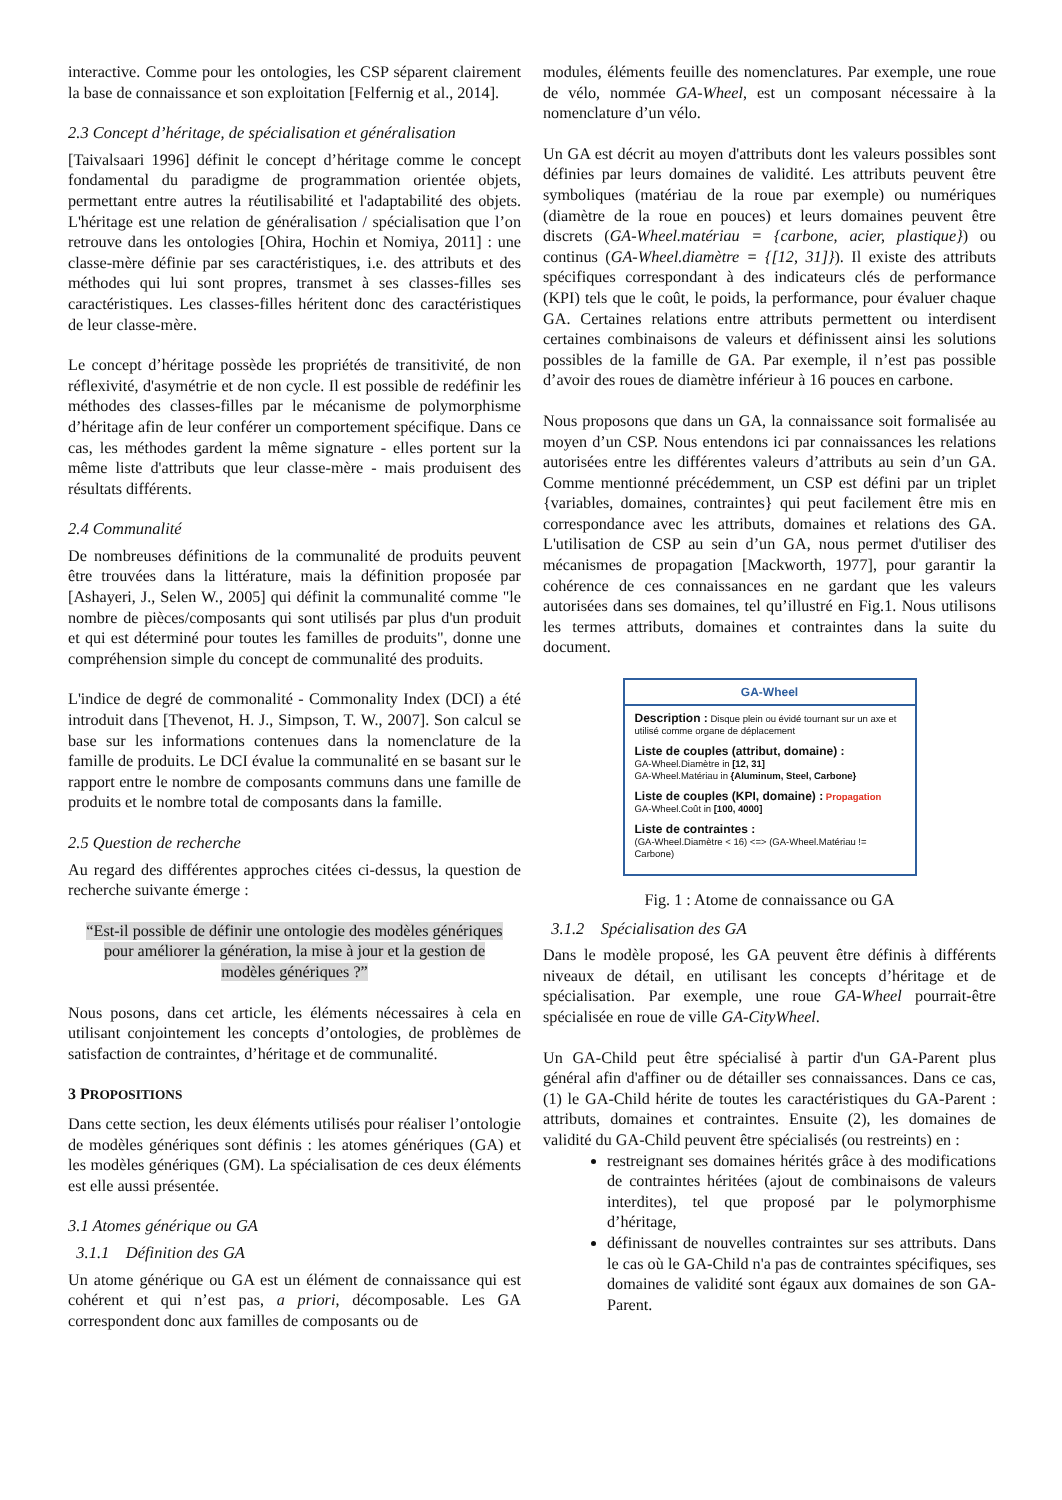interactive. Comme pour les ontologies, les CSP séparent clairement la base de connaissance et son exploitation [Felfernig et al., 2014].
2.3 Concept d’héritage, de spécialisation et généralisation
[Taivalsaari 1996] définit le concept d’héritage comme le concept fondamental du paradigme de programmation orientée objets, permettant entre autres la réutilisabilité et l'adaptabilité des objets. L'héritage est une relation de généralisation / spécialisation que l’on retrouve dans les ontologies [Ohira, Hochin et Nomiya, 2011] : une classe-mère définie par ses caractéristiques, i.e. des attributs et des méthodes qui lui sont propres, transmet à ses classes-filles ses caractéristiques. Les classes-filles héritent donc des caractéristiques de leur classe-mère.
Le concept d’héritage possède les propriétés de transitivité, de non réflexivité, d'asymétrie et de non cycle. Il est possible de redéfinir les méthodes des classes-filles par le mécanisme de polymorphisme d’héritage afin de leur conférer un comportement spécifique. Dans ce cas, les méthodes gardent la même signature - elles portent sur la même liste d'attributs que leur classe-mère - mais produisent des résultats différents.
2.4 Communalité
De nombreuses définitions de la communalité de produits peuvent être trouvées dans la littérature, mais la définition proposée par [Ashayeri, J., Selen W., 2005] qui définit la communalité comme "le nombre de pièces/composants qui sont utilisés par plus d'un produit et qui est déterminé pour toutes les familles de produits", donne une compréhension simple du concept de communalité des produits.
L'indice de degré de commonalité - Commonality Index (DCI) a été introduit dans [Thevenot, H. J., Simpson, T. W., 2007]. Son calcul se base sur les informations contenues dans la nomenclature de la famille de produits. Le DCI évalue la communalité en se basant sur le rapport entre le nombre de composants communs dans une famille de produits et le nombre total de composants dans la famille.
2.5 Question de recherche
Au regard des différentes approches citées ci-dessus, la question de recherche suivante émerge :
“Est-il possible de définir une ontologie des modèles génériques pour améliorer la génération, la mise à jour et la gestion de modèles génériques ?”
Nous posons, dans cet article, les éléments nécessaires à cela en utilisant conjointement les concepts d’ontologies, de problèmes de satisfaction de contraintes, d’héritage et de communalité.
3 PROPOSITIONS
Dans cette section, les deux éléments utilisés pour réaliser l’ontologie de modèles génériques sont définis : les atomes génériques (GA) et les modèles génériques (GM). La spécialisation de ces deux éléments est elle aussi présentée.
3.1 Atomes générique ou GA
3.1.1 Définition des GA
Un atome générique ou GA est un élément de connaissance qui est cohérent et qui n’est pas, a priori, décomposable. Les GA correspondent donc aux familles de composants ou de
modules, éléments feuille des nomenclatures. Par exemple, une roue de vélo, nommée GA-Wheel, est un composant nécessaire à la nomenclature d’un vélo.
Un GA est décrit au moyen d'attributs dont les valeurs possibles sont définies par leurs domaines de validité. Les attributs peuvent être symboliques (matériau de la roue par exemple) ou numériques (diamètre de la roue en pouces) et leurs domaines peuvent être discrets (GA-Wheel.matériau = {carbone, acier, plastique}) ou continus (GA-Wheel.diamètre = {[12, 31]}). Il existe des attributs spécifiques correspondant à des indicateurs clés de performance (KPI) tels que le coût, le poids, la performance, pour évaluer chaque GA. Certaines relations entre attributs permettent ou interdisent certaines combinaisons de valeurs et définissent ainsi les solutions possibles de la famille de GA. Par exemple, il n’est pas possible d’avoir des roues de diamètre inférieur à 16 pouces en carbone.
Nous proposons que dans un GA, la connaissance soit formalisée au moyen d’un CSP. Nous entendons ici par connaissances les relations autorisées entre les différentes valeurs d’attributs au sein d’un GA. Comme mentionné précédemment, un CSP est défini par un triplet {variables, domaines, contraintes} qui peut facilement être mis en correspondance avec les attributs, domaines et relations des GA. L'utilisation de CSP au sein d’un GA, nous permet d'utiliser des mécanismes de propagation [Mackworth, 1977], pour garantir la cohérence de ces connaissances en ne gardant que les valeurs autorisées dans ses domaines, tel qu’illustré en Fig.1. Nous utilisons les termes attributs, domaines et contraintes dans la suite du document.
GA-Wheel
Description : Disque plein ou évidé tournant sur un axe et utilisé comme organe de déplacement
Liste de couples (attribut, domaine) :
GA-Wheel.Diamètre in [12, 31]
GA-Wheel.Matériau in {Aluminum, Steel, Carbone}
Liste de couples (KPI, domaine) : Propagation
GA-Wheel.Coût in [100, 4000]
Liste de contraintes :
(GA-Wheel.Diamètre < 16) <=> (GA-Wheel.Matériau != Carbone)
Fig. 1 : Atome de connaissance ou GA
3.1.2 Spécialisation des GA
Dans le modèle proposé, les GA peuvent être définis à différents niveaux de détail, en utilisant les concepts d’héritage et de spécialisation. Par exemple, une roue GA-Wheel pourrait-être spécialisée en roue de ville GA-CityWheel.
Un GA-Child peut être spécialisé à partir d'un GA-Parent plus général afin d'affiner ou de détailler ses connaissances. Dans ce cas, (1) le GA-Child hérite de toutes les caractéristiques du GA-Parent : attributs, domaines et contraintes. Ensuite (2), les domaines de validité du GA-Child peuvent être spécialisés (ou restreints) en :
restreignant ses domaines hérités grâce à des modifications de contraintes héritées (ajout de combinaisons de valeurs interdites), tel que proposé par le polymorphisme d’héritage,
définissant de nouvelles contraintes sur ses attributs. Dans le cas où le GA-Child n'a pas de contraintes spécifiques, ses domaines de validité sont égaux aux domaines de son GA-Parent.